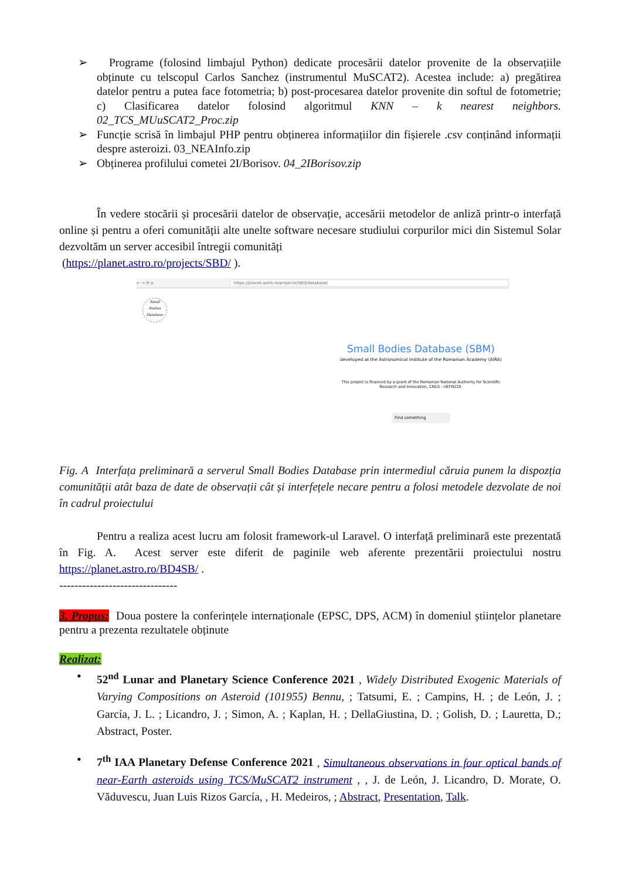➢ Programe (folosind limbajul Python) dedicate procesării datelor provenite de la observațiile obținute cu telscopul Carlos Sanchez (instrumentul MuSCAT2). Acestea include: a) pregătirea datelor pentru a putea face fotometria; b) post-procesarea datelor provenite din softul de fotometrie; c) Clasificarea datelor folosind algoritmul KNN – k nearest neighbors. 02_TCS_MUuSCAT2_Proc.zip
➢ Funcție scrisă în limbajul PHP pentru obținerea informațiilor din fișierele .csv conținând informații despre asteroizi. 03_NEAInfo.zip
➢ Obținerea profilului cometei 2I/Borisov. 04_2IBorisov.zip
În vedere stocării și procesării datelor de observație, accesării metodelor de anliză printr-o interfață online și pentru a oferi comunității alte unelte software necesare studiului corpurilor mici din Sistemul Solar dezvoltăm un server accesibil întregii comunități
(https://planet.astro.ro/projects/SBD/ ).
← → ⟳ ⌂ https://planet.astro.ro/projects/SBD/database/
Small
Bodies
Database
Small Bodies Database (SBM)
developed at the Astronomical Institute of the Romanian Academy (AIRA)
This project is financed by a grant of the Romanian National Authority for Scientific Research and Innovation, CNCS - UEFISCDI.
Find something
Fig. A Interfața preliminară a serverul Small Bodies Database prin intermediul căruia punem la dispozția comunității atât baza de date de observații cât și interfețele necare pentru a folosi metodele dezvolate de noi în cadrul proiectului
Pentru a realiza acest lucru am folosit framework-ul Laravel. O interfață preliminară este prezentată în Fig. A. Acest server este diferit de paginile web aferente prezentării proiectului nostru https://planet.astro.ro/BD4SB/ .
-------------------------------
3. Propus: Doua postere la conferințele internaționale (EPSC, DPS, ACM) în domeniul științelor planetare pentru a prezenta rezultatele obținute
Realizat:
• 52<sup>nd</sup> Lunar and Planetary Science Conference 2021 , Widely Distributed Exogenic Materials of Varying Compositions on Asteroid (101955) Bennu, ; Tatsumi, E. ; Campins, H. ; de León, J. ; García, J. L. ; Licandro, J. ; Simon, A. ; Kaplan, H. ; DellaGiustina, D. ; Golish, D. ; Lauretta, D.; Abstract, Poster.
• 7<sup>th</sup> IAA Planetary Defense Conference 2021 , Simultaneous observations in four optical bands of near-Earth asteroids using TCS/MuSCAT2 instrument , , J. de León, J. Licandro, D. Morate, O. Văduvescu, Juan Luis Rizos García, , H. Medeiros, ; Abstract, Presentation, Talk.